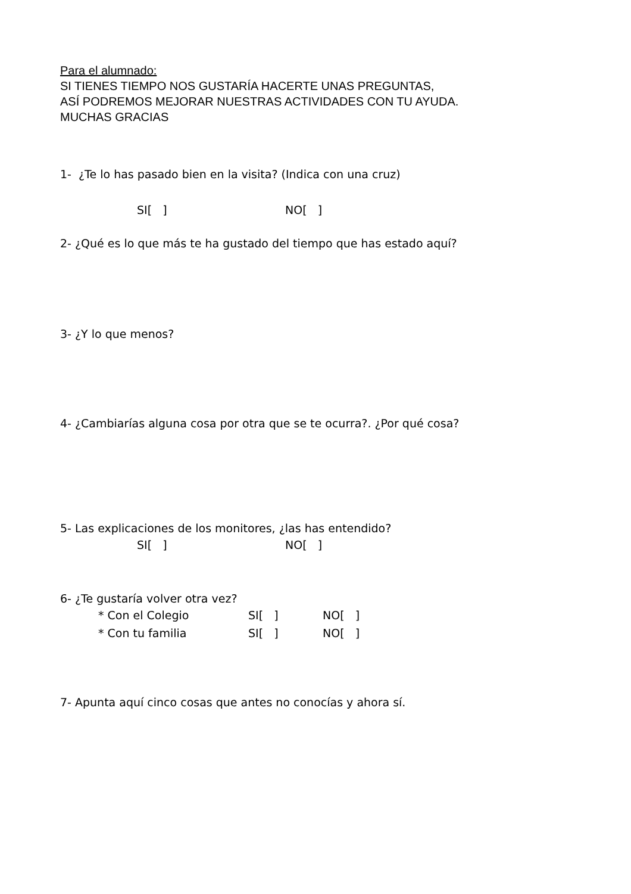Para el alumnado:
SI TIENES TIEMPO NOS GUSTARÍA HACERTE UNAS PREGUNTAS,
ASÍ PODREMOS MEJORAR NUESTRAS ACTIVIDADES CON TU AYUDA.
MUCHAS GRACIAS
1- ¿Te lo has pasado bien en la visita? (Indica con una cruz)
SI[ ] NO[ ]
2- ¿Qué es lo que más te ha gustado del tiempo que has estado aquí?
3- ¿Y lo que menos?
4- ¿Cambiarías alguna cosa por otra que se te ocurra?. ¿Por qué cosa?
5- Las explicaciones de los monitores, ¿las has entendido?
SI[ ] NO[ ]
6- ¿Te gustaría volver otra vez?
* Con el Colegio SI[ ] NO[ ]
* Con tu familia SI[ ] NO[ ]
7- Apunta aquí cinco cosas que antes no conocías y ahora sí.